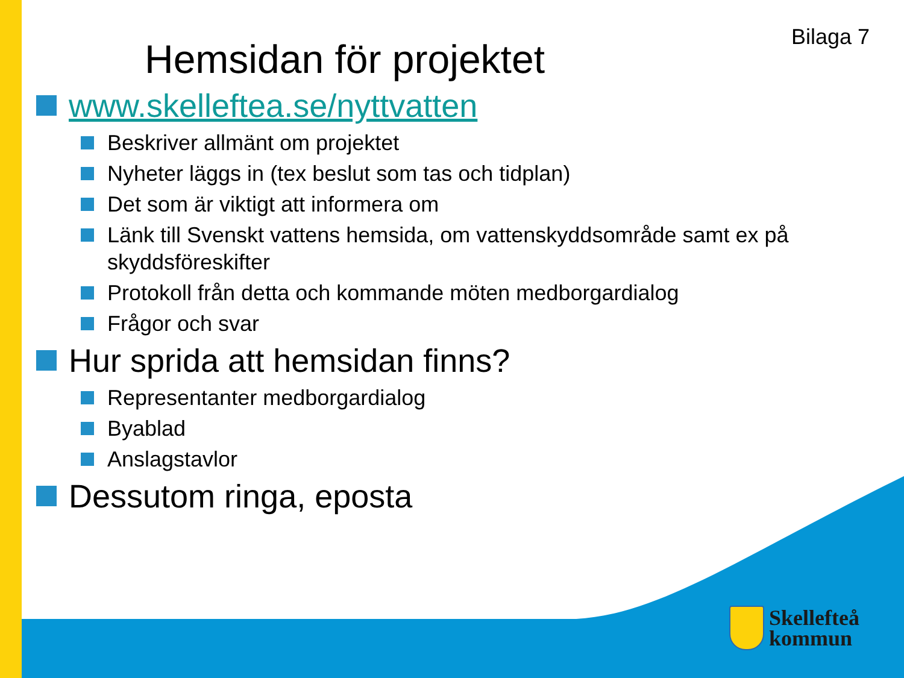Bilaga 7
Hemsidan för projektet
www.skelleftea.se/nyttvatten
Beskriver allmänt om projektet
Nyheter läggs in (tex beslut som tas och tidplan)
Det som är viktigt att informera om
Länk till Svenskt vattens hemsida, om vattenskyddsområde samt ex på skyddsföreskifter
Protokoll från detta och kommande möten medborgardialog
Frågor och svar
Hur sprida att hemsidan finns?
Representanter medborgardialog
Byablad
Anslagstavlor
Dessutom ringa, eposta
Skellefteå
kommun